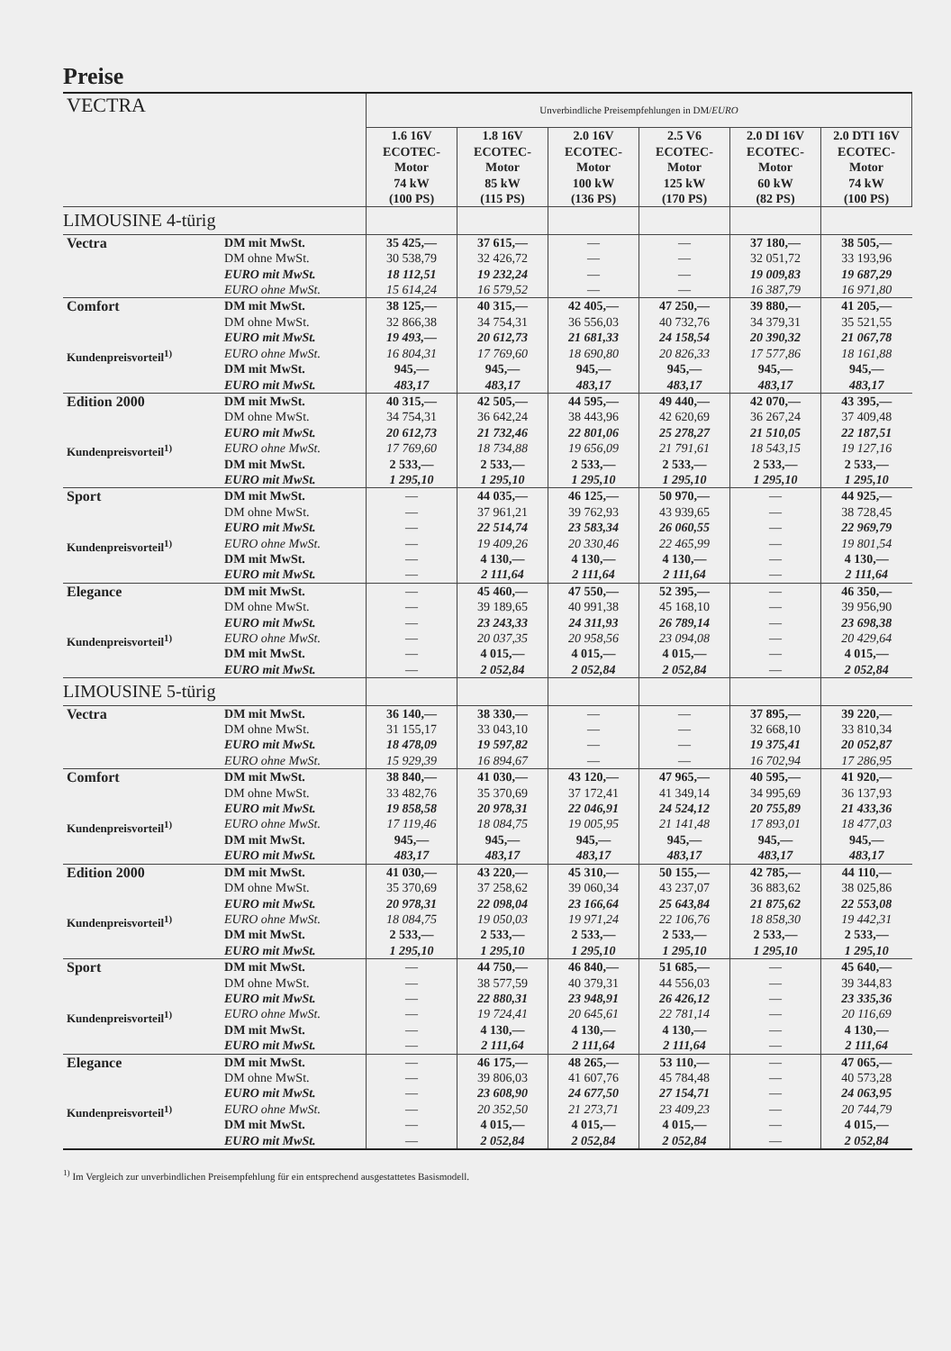Preise
| VECTRA | | Unverbindliche Preisempfehlungen in DM/ EURO | | | | | |
| --- | --- | --- | --- | --- | --- | --- | --- |
| | | 1.6 16V ECOTEC- Motor 74 kW (100 PS) | 1.8 16V ECOTEC- Motor 85 kW (115 PS) | 2.0 16V ECOTEC- Motor 100 kW (136 PS) | 2.5 V6 ECOTEC- Motor 125 kW (170 PS) | 2.0 DI 16V ECOTEC- Motor 60 kW (82 PS) | 2.0 DTI 16V ECOTEC- Motor 74 kW (100 PS) |
| LIMOUSINE 4-türig | | | | | | | |
| Vectra | DM mit MwSt. DM ohne MwSt. EURO mit MwSt. EURO ohne MwSt. | 35 425,— 30 538,79 18 112,51 15 614,24 | 37 615,— 32 426,72 19 232,24 16 579,52 | — — — — | — — — — | 37 180,— 32 051,72 19 009,83 16 387,79 | 38 505,— 33 193,96 19 687,29 16 971,80 |
| Comfort Kundenpreisvorteil<sup>1)</sup> | DM mit MwSt. DM ohne MwSt. EURO mit MwSt. EURO ohne MwSt. DM mit MwSt. EURO mit MwSt. | 38 125,— 32 866,38 19 493,— 16 804,31 945,— 483,17 | 40 315,— 34 754,31 20 612,73 17 769,60 945,— 483,17 | 42 405,— 36 556,03 21 681,33 18 690,80 945,— 483,17 | 47 250,— 40 732,76 24 158,54 20 826,33 945,— 483,17 | 39 880,— 34 379,31 20 390,32 17 577,86 945,— 483,17 | 41 205,— 35 521,55 21 067,78 18 161,88 945,— 483,17 |
| Edition 2000 Kundenpreisvorteil<sup>1)</sup> | DM mit MwSt. DM ohne MwSt. EURO mit MwSt. EURO ohne MwSt. DM mit MwSt. EURO mit MwSt. | 40 315,— 34 754,31 20 612,73 17 769,60 2 533,— 1 295,10 | 42 505,— 36 642,24 21 732,46 18 734,88 2 533,— 1 295,10 | 44 595,— 38 443,96 22 801,06 19 656,09 2 533,— 1 295,10 | 49 440,— 42 620,69 25 278,27 21 791,61 2 533,— 1 295,10 | 42 070,— 36 267,24 21 510,05 18 543,15 2 533,— 1 295,10 | 43 395,— 37 409,48 22 187,51 19 127,16 2 533,— 1 295,10 |
| Sport Kundenpreisvorteil<sup>1)</sup> | DM mit MwSt. DM ohne MwSt. EURO mit MwSt. EURO ohne MwSt. DM mit MwSt. EURO mit MwSt. | — — — — — — | 44 035,— 37 961,21 22 514,74 19 409,26 4 130,— 2 111,64 | 46 125,— 39 762,93 23 583,34 20 330,46 4 130,— 2 111,64 | 50 970,— 43 939,65 26 060,55 22 465,99 4 130,— 2 111,64 | — — — — — — | 44 925,— 38 728,45 22 969,79 19 801,54 4 130,— 2 111,64 |
| Elegance Kundenpreisvorteil<sup>1)</sup> | DM mit MwSt. DM ohne MwSt. EURO mit MwSt. EURO ohne MwSt. DM mit MwSt. EURO mit MwSt. | — — — — — — | 45 460,— 39 189,65 23 243,33 20 037,35 4 015,— 2 052,84 | 47 550,— 40 991,38 24 311,93 20 958,56 4 015,— 2 052,84 | 52 395,— 45 168,10 26 789,14 23 094,08 4 015,— 2 052,84 | — — — — — — | 46 350,— 39 956,90 23 698,38 20 429,64 4 015,— 2 052,84 |
| LIMOUSINE 5-türig | | | | | | | |
| Vectra | DM mit MwSt. DM ohne MwSt. EURO mit MwSt. EURO ohne MwSt. | 36 140,— 31 155,17 18 478,09 15 929,39 | 38 330,— 33 043,10 19 597,82 16 894,67 | — — — — | — — — — | 37 895,— 32 668,10 19 375,41 16 702,94 | 39 220,— 33 810,34 20 052,87 17 286,95 |
| Comfort Kundenpreisvorteil<sup>1)</sup> | DM mit MwSt. DM ohne MwSt. EURO mit MwSt. EURO ohne MwSt. DM mit MwSt. EURO mit MwSt. | 38 840,— 33 482,76 19 858,58 17 119,46 945,— 483,17 | 41 030,— 35 370,69 20 978,31 18 084,75 945,— 483,17 | 43 120,— 37 172,41 22 046,91 19 005,95 945,— 483,17 | 47 965,— 41 349,14 24 524,12 21 141,48 945,— 483,17 | 40 595,— 34 995,69 20 755,89 17 893,01 945,— 483,17 | 41 920,— 36 137,93 21 433,36 18 477,03 945,— 483,17 |
| Edition 2000 Kundenpreisvorteil<sup>1)</sup> | DM mit MwSt. DM ohne MwSt. EURO mit MwSt. EURO ohne MwSt. DM mit MwSt. EURO mit MwSt. | 41 030,— 35 370,69 20 978,31 18 084,75 2 533,— 1 295,10 | 43 220,— 37 258,62 22 098,04 19 050,03 2 533,— 1 295,10 | 45 310,— 39 060,34 23 166,64 19 971,24 2 533,— 1 295,10 | 50 155,— 43 237,07 25 643,84 22 106,76 2 533,— 1 295,10 | 42 785,— 36 883,62 21 875,62 18 858,30 2 533,— 1 295,10 | 44 110,— 38 025,86 22 553,08 19 442,31 2 533,— 1 295,10 |
| Sport Kundenpreisvorteil<sup>1)</sup> | DM mit MwSt. DM ohne MwSt. EURO mit MwSt. EURO ohne MwSt. DM mit MwSt. EURO mit MwSt. | — — — — — — | 44 750,— 38 577,59 22 880,31 19 724,41 4 130,— 2 111,64 | 46 840,— 40 379,31 23 948,91 20 645,61 4 130,— 2 111,64 | 51 685,— 44 556,03 26 426,12 22 781,14 4 130,— 2 111,64 | — — — — — — | 45 640,— 39 344,83 23 335,36 20 116,69 4 130,— 2 111,64 |
| Elegance Kundenpreisvorteil<sup>1)</sup> | DM mit MwSt. DM ohne MwSt. EURO mit MwSt. EURO ohne MwSt. DM mit MwSt. EURO mit MwSt. | — — — — — — | 46 175,— 39 806,03 23 608,90 20 352,50 4 015,— 2 052,84 | 48 265,— 41 607,76 24 677,50 21 273,71 4 015,— 2 052,84 | 53 110,— 45 784,48 27 154,71 23 409,23 4 015,— 2 052,84 | — — — — — — | 47 065,— 40 573,28 24 063,95 20 744,79 4 015,— 2 052,84 |
<sup>1)</sup> Im Vergleich zur unverbindlichen Preisempfehlung für ein entsprechend ausgestattetes Basismodell.